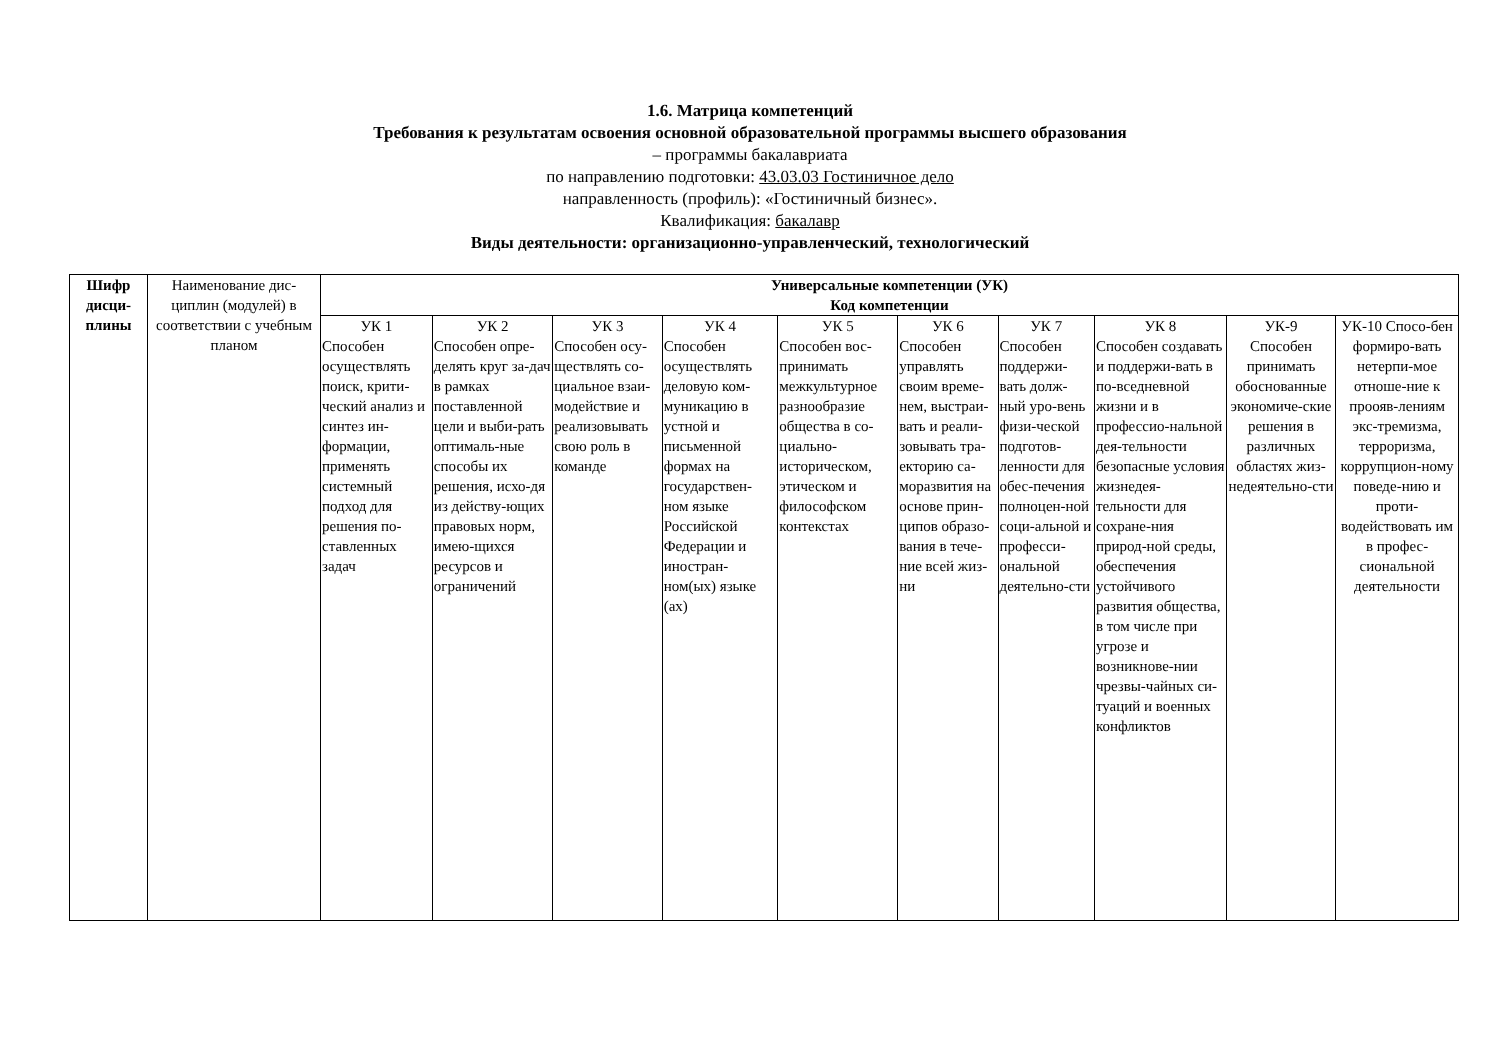1.6. Матрица компетенций
Требования к результатам освоения основной образовательной программы высшего образования
– программы бакалавриата
по направлению подготовки: 43.03.03 Гостиничное дело
направленность (профиль): «Гостиничный бизнес».
Квалификация: бакалавр
Виды деятельности: организационно-управленческий, технологический
| Шифр дисци-плины | Наименование дис-циплин (модулей) в соответствии с учебным планом | Универсальные компетенции (УК) Код компетенции | | | | | | | | | |
| | | УК 1 Способен осуществлять поиск, крити-ческий анализ и синтез ин-формации, применять системный подход для решения по-ставленных задач | УК 2 Способен опре-делять круг за-дач в рамках поставленной цели и выби-рать оптималь-ные способы их решения, исхо-дя из действу-ющих правовых норм, имею-щихся ресурсов и ограничений | УК 3 Способен осу-ществлять со-циальное взаи-модействие и реализовывать свою роль в команде | УК 4 Способен осуществлять деловую ком-муникацию в устной и письменной формах на государствен-ном языке Российской Федерации и иностран-ном(ых) языке (ах) | УК 5 Способен вос-принимать межкультурное разнообразие общества в со-циально-историческом, этическом и философском контекстах | УК 6 Способен управлять своим време-нем, выстраи-вать и реали-зовывать тра-екторию са-моразвития на основе прин-ципов образо-вания в тече-ние всей жиз-ни | УК 7 Способен поддержи-вать долж-ный уро-вень физи-ческой подготов-ленности для обес-печения полноцен-ной соци-альной и професси-ональной деятельно-сти | УК 8 Способен создавать и поддержи-вать в по-вседневной жизни и в профессио-нальной дея-тельности безопасные условия жизнедея-тельности для сохране-ния природ-ной среды, обеспечения устойчивого развития общества, в том числе при угрозе и возникнове-нии чрезвы-чайных си-туаций и военных конфликтов | УК-9 Способен принимать обоснованные экономиче-ские решения в различных областях жиз-недеятельно-сти | УК-10 Спосо-бен формиро-вать нетерпи-мое отноше-ние к проояв-лениям экс-тремизма, терроризма, коррупцион-ному поведе-нию и проти-водействовать им в профес-сиональной деятельности |